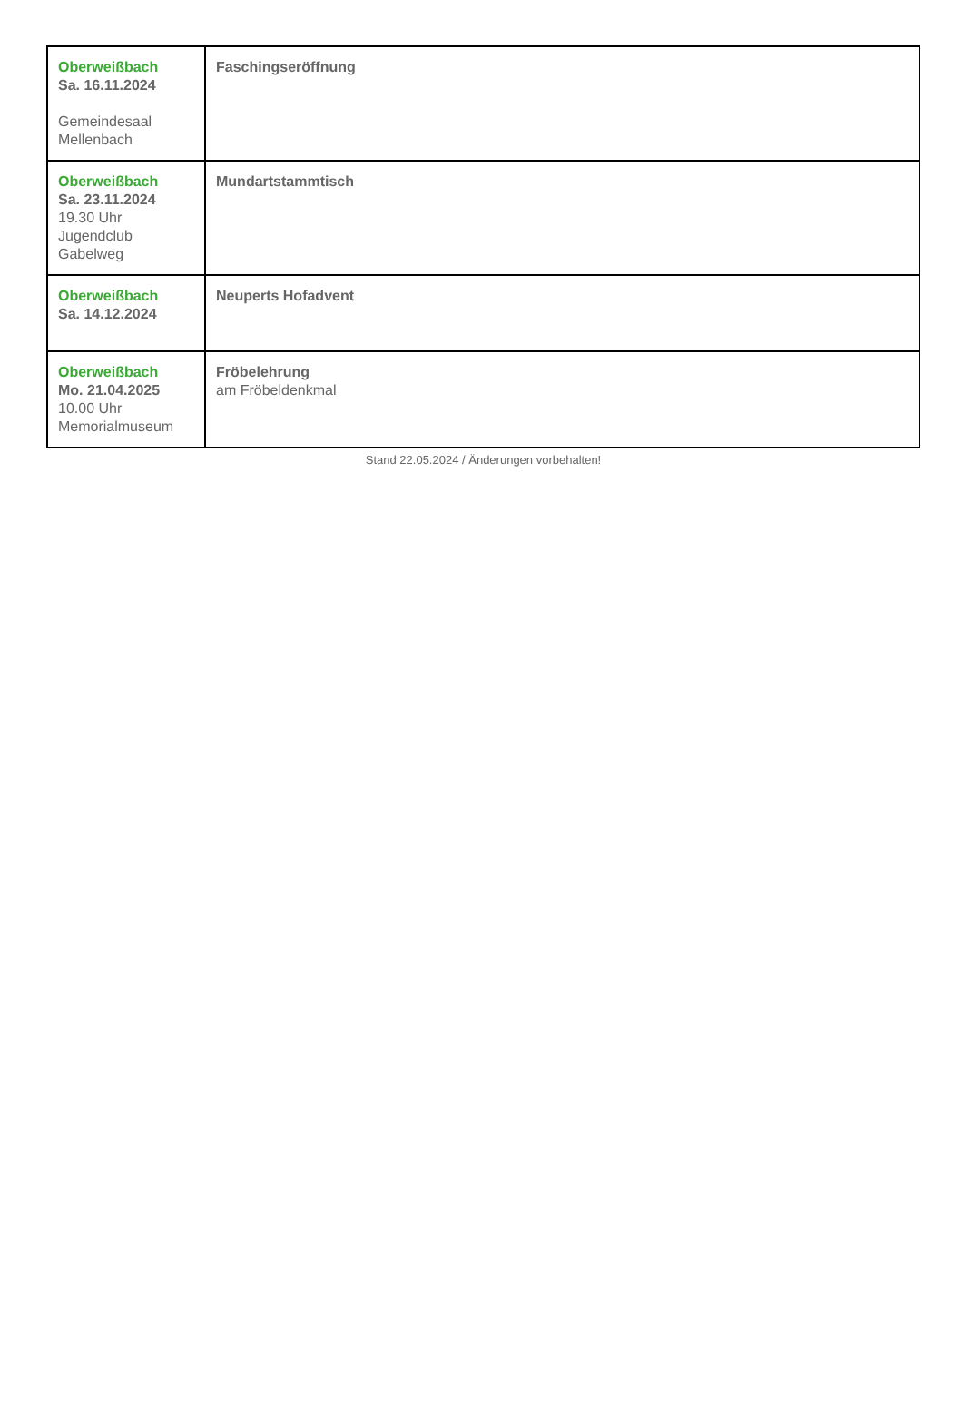| Oberweißbach Sa. 16.11.2024 Gemeindesaal Mellenbach | Faschingseröffnung |
| Oberweißbach Sa. 23.11.2024 19.30 Uhr Jugendclub Gabelweg | Mundartstammtisch |
| Oberweißbach Sa. 14.12.2024 | Neuperts Hofadvent |
| Oberweißbach Mo. 21.04.2025 10.00 Uhr Memorialmuseum | Fröbelehrung am Fröbeldenkmal |
Stand 22.05.2024 / Änderungen vorbehalten!